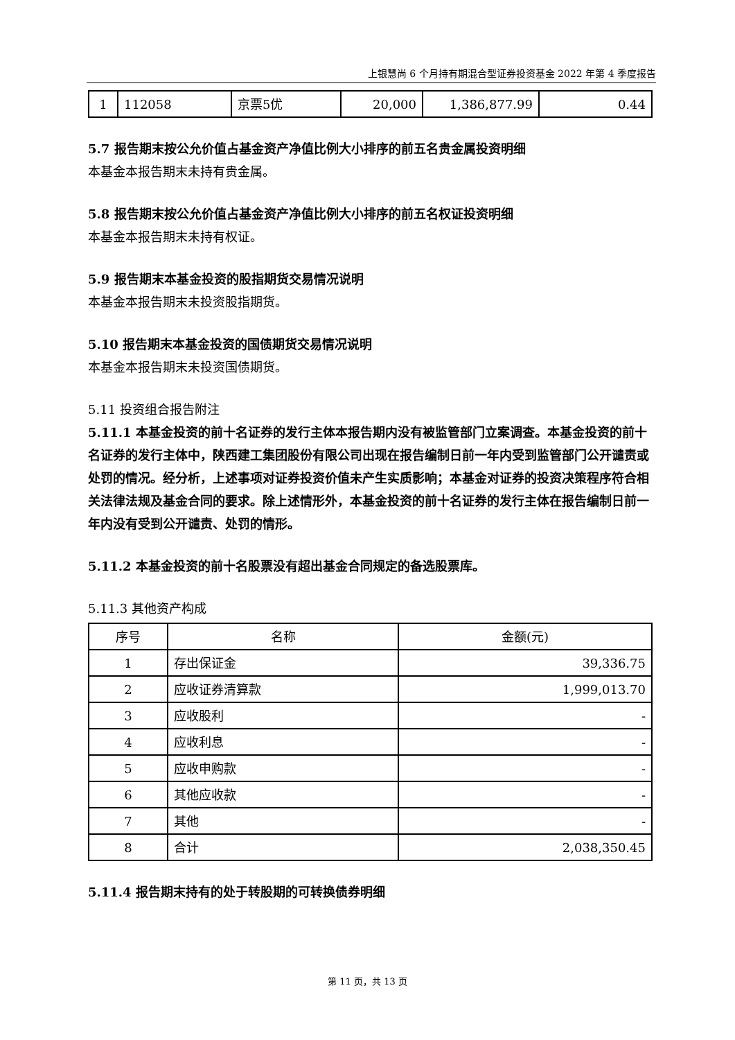上银慧尚 6 个月持有期混合型证券投资基金 2022 年第 4 季度报告
| 1 | 112058 | 京票5优 | 20,000 | 1,386,877.99 | 0.44 |
5.7 报告期末按公允价值占基金资产净值比例大小排序的前五名贵金属投资明细
本基金本报告期末未持有贵金属。
5.8 报告期末按公允价值占基金资产净值比例大小排序的前五名权证投资明细
本基金本报告期末未持有权证。
5.9 报告期末本基金投资的股指期货交易情况说明
本基金本报告期末未投资股指期货。
5.10 报告期末本基金投资的国债期货交易情况说明
本基金本报告期末未投资国债期货。
5.11 投资组合报告附注
5.11.1 本基金投资的前十名证券的发行主体本报告期内没有被监管部门立案调查。本基金投资的前十名证券的发行主体中，陕西建工集团股份有限公司出现在报告编制日前一年内受到监管部门公开谴责或处罚的情况。经分析，上述事项对证券投资价值未产生实质影响；本基金对证券的投资决策程序符合相关法律法规及基金合同的要求。除上述情形外，本基金投资的前十名证券的发行主体在报告编制日前一年内没有受到公开谴责、处罚的情形。
5.11.2 本基金投资的前十名股票没有超出基金合同规定的备选股票库。
5.11.3 其他资产构成
| 序号 | 名称 | 金额(元) |
| --- | --- | --- |
| 1 | 存出保证金 | 39,336.75 |
| 2 | 应收证券清算款 | 1,999,013.70 |
| 3 | 应收股利 | - |
| 4 | 应收利息 | - |
| 5 | 应收申购款 | - |
| 6 | 其他应收款 | - |
| 7 | 其他 | - |
| 8 | 合计 | 2,038,350.45 |
5.11.4 报告期末持有的处于转股期的可转换债券明细
第 11 页，共 13 页